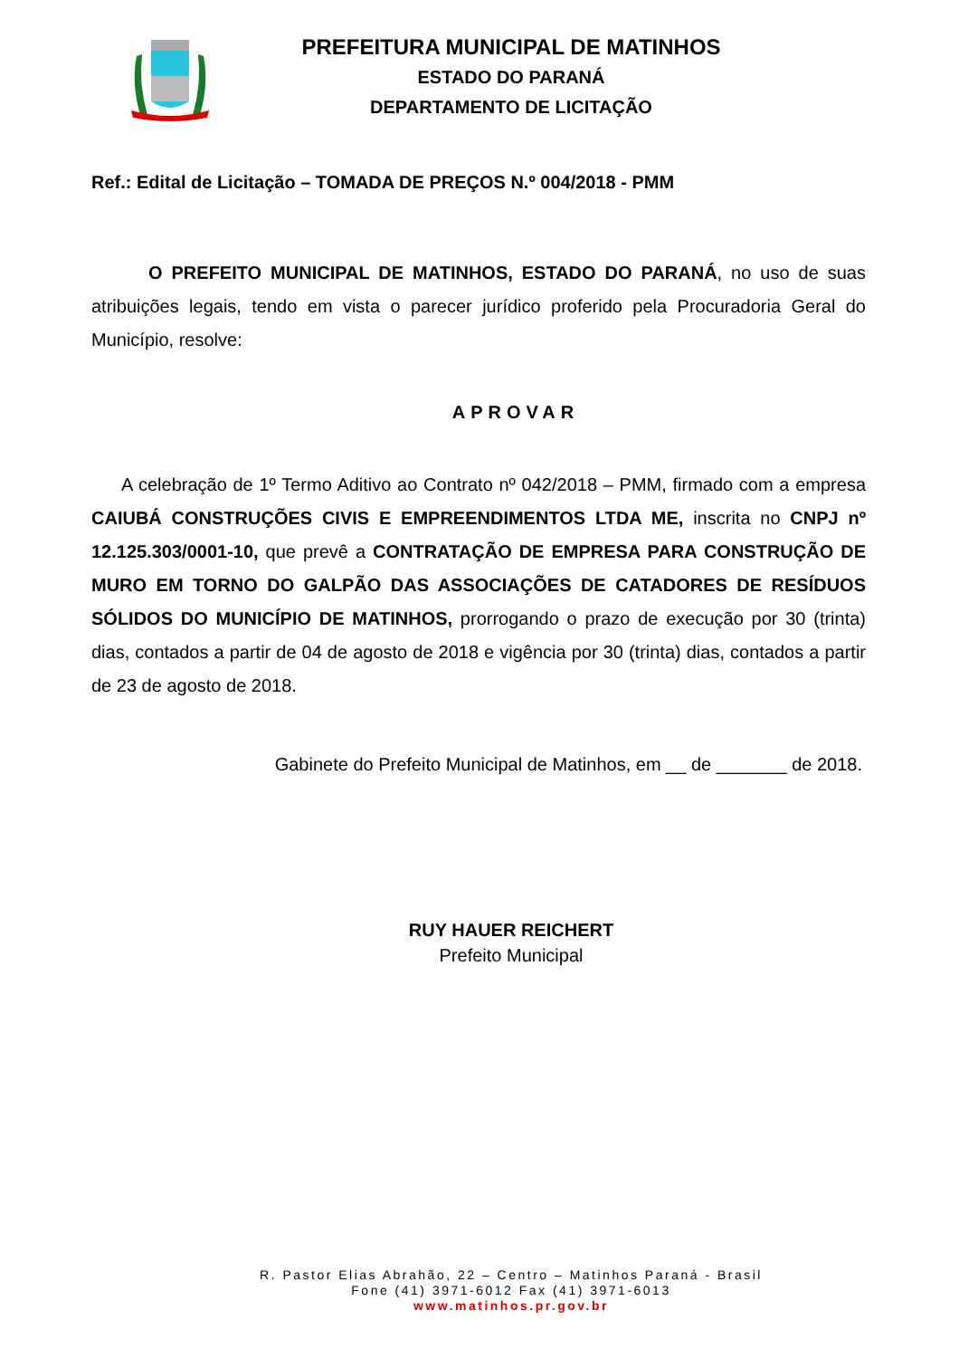PREFEITURA MUNICIPAL DE MATINHOS
ESTADO DO PARANÁ
DEPARTAMENTO DE LICITAÇÃO
Ref.: Edital de Licitação – TOMADA DE PREÇOS N.º 004/2018 - PMM
O PREFEITO MUNICIPAL DE MATINHOS, ESTADO DO PARANÁ, no uso de suas atribuições legais, tendo em vista o parecer jurídico proferido pela Procuradoria Geral do Município, resolve:
APROVAR
A celebração de 1º Termo Aditivo ao Contrato nº 042/2018 – PMM, firmado com a empresa CAIUBÁ CONSTRUÇÕES CIVIS E EMPREENDIMENTOS LTDA ME, inscrita no CNPJ nº 12.125.303/0001-10, que prevê a CONTRATAÇÃO DE EMPRESA PARA CONSTRUÇÃO DE MURO EM TORNO DO GALPÃO DAS ASSOCIAÇÕES DE CATADORES DE RESÍDUOS SÓLIDOS DO MUNICÍPIO DE MATINHOS, prorrogando o prazo de execução por 30 (trinta) dias, contados a partir de 04 de agosto de 2018 e vigência por 30 (trinta) dias, contados a partir de 23 de agosto de 2018.
Gabinete do Prefeito Municipal de Matinhos, em __ de _______ de 2018.
RUY HAUER REICHERT
Prefeito Municipal
R. Pastor Elias Abrahão, 22 – Centro – Matinhos Paraná - Brasil
Fone (41) 3971-6012 Fax (41) 3971-6013
www.matinhos.pr.gov.br